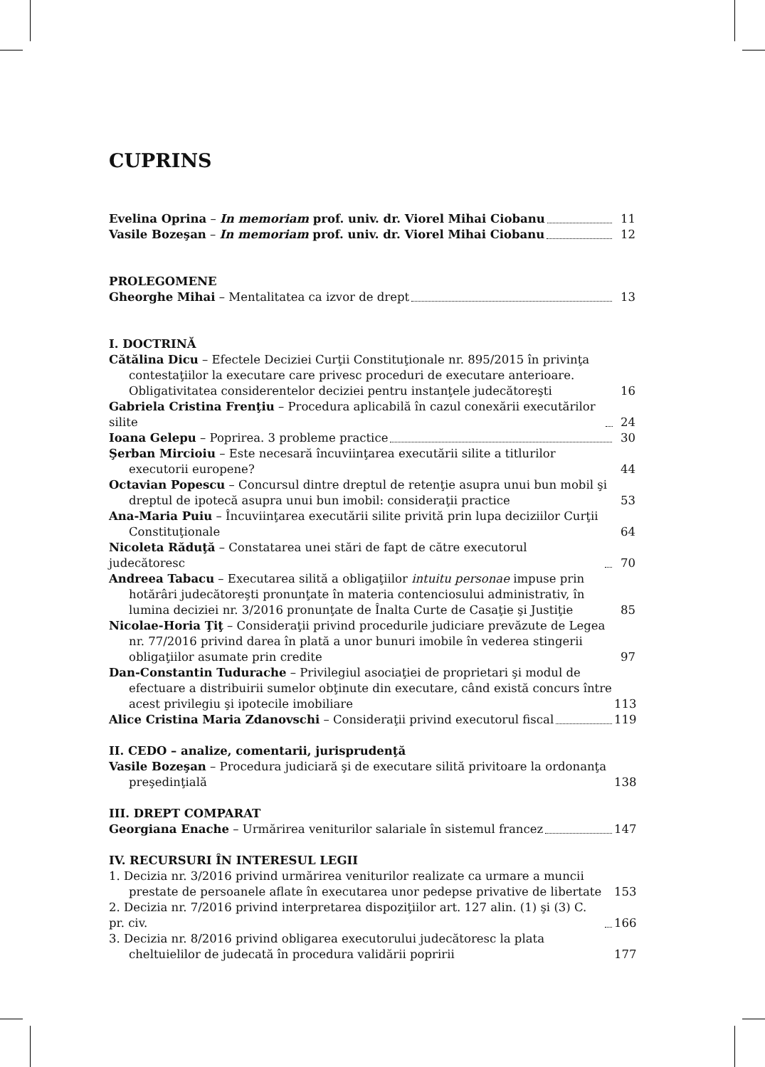CUPRINS
Evelina Oprina – In memoriam prof. univ. dr. Viorel Mihai Ciobanu 11
Vasile Bozeşan – In memoriam prof. univ. dr. Viorel Mihai Ciobanu 12
PROLEGOMENE
Gheorghe Mihai – Mentalitatea ca izvor de drept 13
I. DOCTRINĂ
Cătălina Dicu – Efectele Deciziei Curţii Constituţionale nr. 895/2015 în privinţa contestaţiilor la executare care privesc proceduri de executare anterioare. Obligativitatea considerentelor deciziei pentru instanţele judecătoreşti 16
Gabriela Cristina Frenţiu – Procedura aplicabilă în cazul conexării executărilor silite 24
Ioana Gelepu – Poprirea. 3 probleme practice 30
Şerban Mircioiu – Este necesară încuviinţarea executării silite a titlurilor executorii europene? 44
Octavian Popescu – Concursul dintre dreptul de retenţie asupra unui bun mobil şi dreptul de ipotecă asupra unui bun imobil: consideraţii practice 53
Ana-Maria Puiu – Încuviinţarea executării silite privită prin lupa deciziilor Curţii Constituţionale 64
Nicoleta Răduţă – Constatarea unei stări de fapt de către executorul judecătoresc 70
Andreea Tabacu – Executarea silită a obligaţiilor intuitu personae impuse prin hotărâri judecătoreşti pronunţate în materia contenciosului administrativ, în lumina deciziei nr. 3/2016 pronunţate de Înalta Curte de Casaţie şi Justiţie 85
Nicolae-Horia Ţiţ – Consideraţii privind procedurile judiciare prevăzute de Legea nr. 77/2016 privind darea în plată a unor bunuri imobile în vederea stingerii obligaţiilor asumate prin credite 97
Dan-Constantin Tudurache – Privilegiul asociaţiei de proprietari şi modul de efectuare a distribuirii sumelor obţinute din executare, când există concurs între acest privilegiu şi ipotecile imobiliare 113
Alice Cristina Maria Zdanovschi – Consideraţii privind executorul fiscal 119
II. CEDO – analize, comentarii, jurisprudenţă
Vasile Bozeşan – Procedura judiciară şi de executare silită privitoare la ordonanţa preşedinţială 138
III. DREPT COMPARAT
Georgiana Enache – Urmărirea veniturilor salariale în sistemul francez 147
IV. RECURSURI ÎN INTERESUL LEGII
1. Decizia nr. 3/2016 privind urmărirea veniturilor realizate ca urmare a muncii prestate de persoanele aflate în executarea unor pedepse privative de libertate 153
2. Decizia nr. 7/2016 privind interpretarea dispoziţiilor art. 127 alin. (1) şi (3) C. pr. civ. 166
3. Decizia nr. 8/2016 privind obligarea executorului judecătoresc la plata cheltuielilor de judecată în procedura validării popririi 177